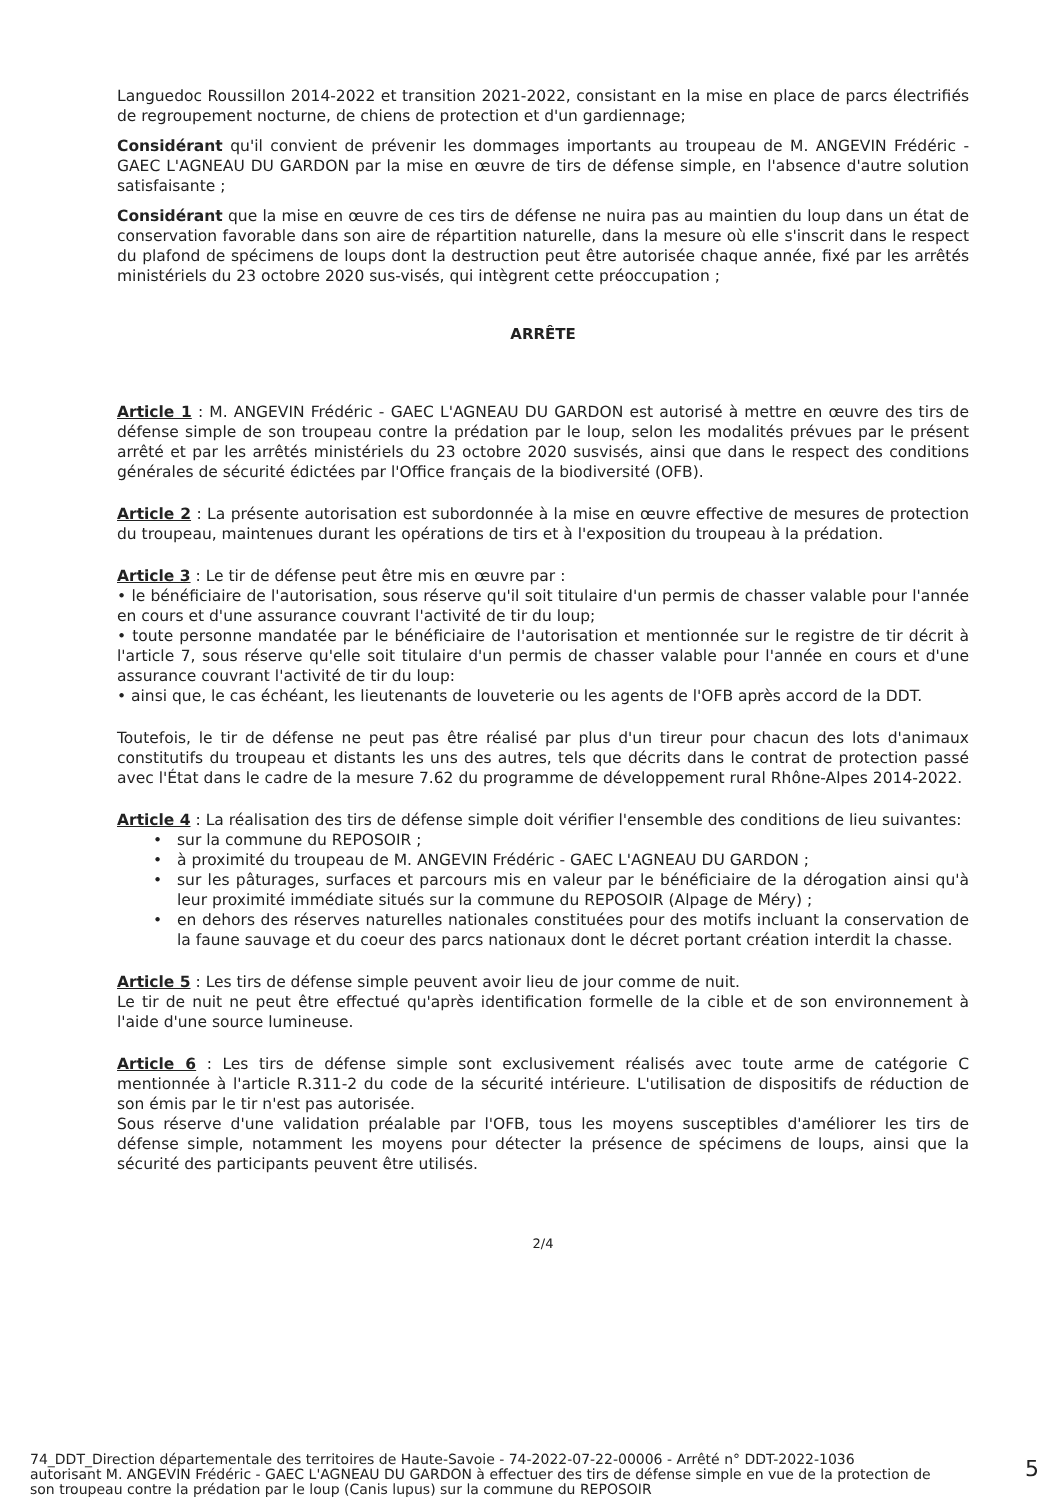Languedoc Roussillon 2014-2022 et transition 2021-2022, consistant en la mise en place de parcs électrifiés de regroupement nocturne, de chiens de protection et d'un gardiennage;
Considérant qu'il convient de prévenir les dommages importants au troupeau de M. ANGEVIN Frédéric - GAEC L'AGNEAU DU GARDON par la mise en œuvre de tirs de défense simple, en l'absence d'autre solution satisfaisante ;
Considérant que la mise en œuvre de ces tirs de défense ne nuira pas au maintien du loup dans un état de conservation favorable dans son aire de répartition naturelle, dans la mesure où elle s'inscrit dans le respect du plafond de spécimens de loups dont la destruction peut être autorisée chaque année, fixé par les arrêtés ministériels du 23 octobre 2020 sus-visés, qui intègrent cette préoccupation ;
ARRÊTE
Article 1 : M. ANGEVIN Frédéric - GAEC L'AGNEAU DU GARDON est autorisé à mettre en œuvre des tirs de défense simple de son troupeau contre la prédation par le loup, selon les modalités prévues par le présent arrêté et par les arrêtés ministériels du 23 octobre 2020 susvisés, ainsi que dans le respect des conditions générales de sécurité édictées par l'Office français de la biodiversité (OFB).
Article 2 : La présente autorisation est subordonnée à la mise en œuvre effective de mesures de protection du troupeau, maintenues durant les opérations de tirs et à l'exposition du troupeau à la prédation.
Article 3 : Le tir de défense peut être mis en œuvre par :
• le bénéficiaire de l'autorisation, sous réserve qu'il soit titulaire d'un permis de chasser valable pour l'année en cours et d'une assurance couvrant l'activité de tir du loup;
• toute personne mandatée par le bénéficiaire de l'autorisation et mentionnée sur le registre de tir décrit à l'article 7, sous réserve qu'elle soit titulaire d'un permis de chasser valable pour l'année en cours et d'une assurance couvrant l'activité de tir du loup:
• ainsi que, le cas échéant, les lieutenants de louveterie ou les agents de l'OFB après accord de la DDT.
Toutefois, le tir de défense ne peut pas être réalisé par plus d'un tireur pour chacun des lots d'animaux constitutifs du troupeau et distants les uns des autres, tels que décrits dans le contrat de protection passé avec l'État dans le cadre de la mesure 7.62 du programme de développement rural Rhône-Alpes 2014-2022.
Article 4 : La réalisation des tirs de défense simple doit vérifier l'ensemble des conditions de lieu suivantes:
sur la commune du REPOSOIR ;
à proximité du troupeau de M. ANGEVIN Frédéric - GAEC L'AGNEAU DU GARDON ;
sur les pâturages, surfaces et parcours mis en valeur par le bénéficiaire de la dérogation ainsi qu'à leur proximité immédiate situés sur la commune du REPOSOIR (Alpage de Méry) ;
en dehors des réserves naturelles nationales constituées pour des motifs incluant la conservation de la faune sauvage et du coeur des parcs nationaux dont le décret portant création interdit la chasse.
Article 5 : Les tirs de défense simple peuvent avoir lieu de jour comme de nuit.
Le tir de nuit ne peut être effectué qu'après identification formelle de la cible et de son environnement à l'aide d'une source lumineuse.
Article 6 : Les tirs de défense simple sont exclusivement réalisés avec toute arme de catégorie C mentionnée à l'article R.311-2 du code de la sécurité intérieure. L'utilisation de dispositifs de réduction de son émis par le tir n'est pas autorisée.
Sous réserve d'une validation préalable par l'OFB, tous les moyens susceptibles d'améliorer les tirs de défense simple, notamment les moyens pour détecter la présence de spécimens de loups, ainsi que la sécurité des participants peuvent être utilisés.
2/4
74_DDT_Direction départementale des territoires de Haute-Savoie - 74-2022-07-22-00006 - Arrêté n° DDT-2022-1036
autorisant M. ANGEVIN Frédéric - GAEC L'AGNEAU DU GARDON à effectuer des tirs de défense simple en vue de la protection de
son troupeau contre la prédation par le loup (Canis lupus) sur la commune du REPOSOIR
5